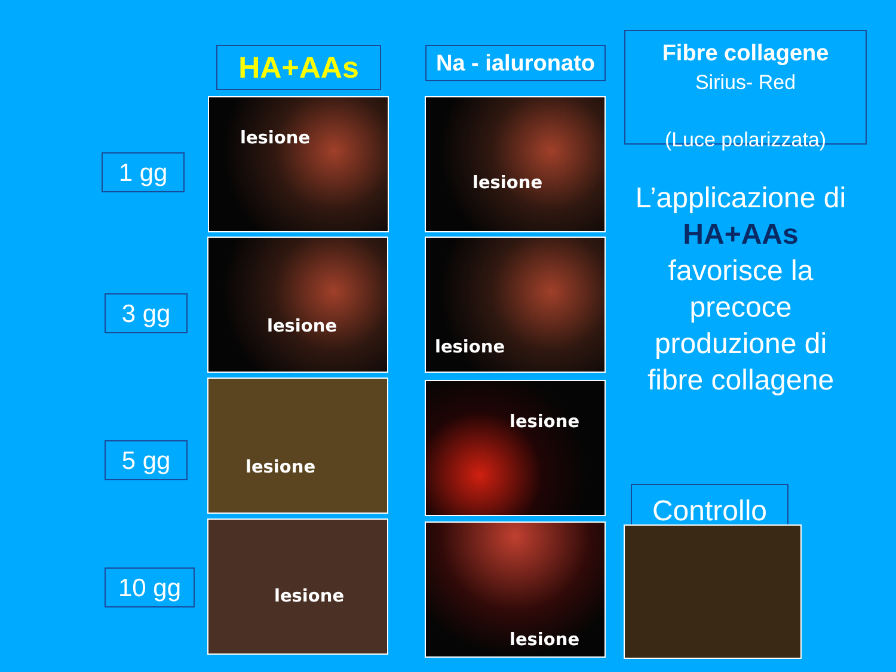HA+AAs
Na - ialuronato
Fibre collagene
Sirius- Red
(Luce polarizzata)
1 gg
3 gg
5 gg
10 gg
lesione lesione
lesione lesione
lesione lesione
lesione lesione
L’applicazione di HA+AAs favorisce la precoce produzione di fibre collagene
Controllo